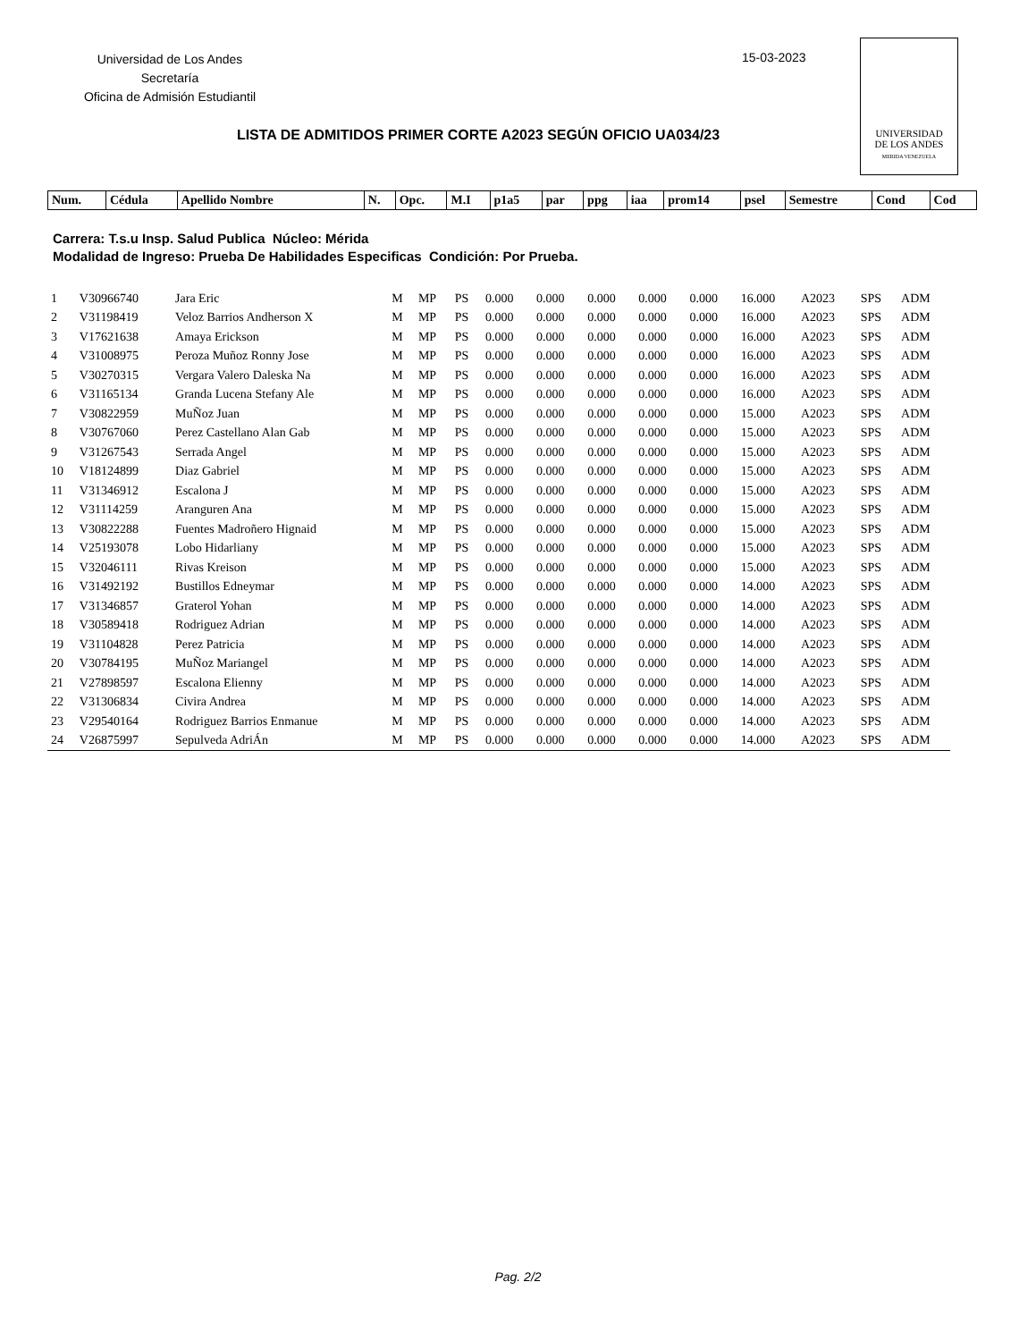Universidad de Los Andes
Secretaría
Oficina de Admisión Estudiantil
15-03-2023
UNIVERSIDAD
DE LOS ANDES
MERIDA VENEZUELA
LISTA DE ADMITIDOS PRIMER CORTE A2023 SEGÚN OFICIO UA034/23
| Num. | Cédula | Apellido Nombre | N. | Opc. | M.I | p1a5 | par | ppg | iaa | prom14 | psel | Semestre | Cond | Cod |
Carrera: T.s.u Insp. Salud Publica Núcleo: Mérida
Modalidad de Ingreso: Prueba De Habilidades Especificas Condición: Por Prueba.
| 1 | V30966740 | Jara Eric | M | MP | PS | 0.000 | 0.000 | 0.000 | 0.000 | 0.000 | 16.000 | A2023 | SPS | ADM |
| 2 | V31198419 | Veloz Barrios Andherson X | M | MP | PS | 0.000 | 0.000 | 0.000 | 0.000 | 0.000 | 16.000 | A2023 | SPS | ADM |
| 3 | V17621638 | Amaya Erickson | M | MP | PS | 0.000 | 0.000 | 0.000 | 0.000 | 0.000 | 16.000 | A2023 | SPS | ADM |
| 4 | V31008975 | Peroza Muñoz Ronny Jose | M | MP | PS | 0.000 | 0.000 | 0.000 | 0.000 | 0.000 | 16.000 | A2023 | SPS | ADM |
| 5 | V30270315 | Vergara Valero Daleska Na | M | MP | PS | 0.000 | 0.000 | 0.000 | 0.000 | 0.000 | 16.000 | A2023 | SPS | ADM |
| 6 | V31165134 | Granda Lucena Stefany Ale | M | MP | PS | 0.000 | 0.000 | 0.000 | 0.000 | 0.000 | 16.000 | A2023 | SPS | ADM |
| 7 | V30822959 | MuÑoz Juan | M | MP | PS | 0.000 | 0.000 | 0.000 | 0.000 | 0.000 | 15.000 | A2023 | SPS | ADM |
| 8 | V30767060 | Perez Castellano Alan Gab | M | MP | PS | 0.000 | 0.000 | 0.000 | 0.000 | 0.000 | 15.000 | A2023 | SPS | ADM |
| 9 | V31267543 | Serrada Angel | M | MP | PS | 0.000 | 0.000 | 0.000 | 0.000 | 0.000 | 15.000 | A2023 | SPS | ADM |
| 10 | V18124899 | Diaz Gabriel | M | MP | PS | 0.000 | 0.000 | 0.000 | 0.000 | 0.000 | 15.000 | A2023 | SPS | ADM |
| 11 | V31346912 | Escalona J | M | MP | PS | 0.000 | 0.000 | 0.000 | 0.000 | 0.000 | 15.000 | A2023 | SPS | ADM |
| 12 | V31114259 | Aranguren Ana | M | MP | PS | 0.000 | 0.000 | 0.000 | 0.000 | 0.000 | 15.000 | A2023 | SPS | ADM |
| 13 | V30822288 | Fuentes Madroñero Hignaid | M | MP | PS | 0.000 | 0.000 | 0.000 | 0.000 | 0.000 | 15.000 | A2023 | SPS | ADM |
| 14 | V25193078 | Lobo Hidarliany | M | MP | PS | 0.000 | 0.000 | 0.000 | 0.000 | 0.000 | 15.000 | A2023 | SPS | ADM |
| 15 | V32046111 | Rivas Kreison | M | MP | PS | 0.000 | 0.000 | 0.000 | 0.000 | 0.000 | 15.000 | A2023 | SPS | ADM |
| 16 | V31492192 | Bustillos Edneymar | M | MP | PS | 0.000 | 0.000 | 0.000 | 0.000 | 0.000 | 14.000 | A2023 | SPS | ADM |
| 17 | V31346857 | Graterol Yohan | M | MP | PS | 0.000 | 0.000 | 0.000 | 0.000 | 0.000 | 14.000 | A2023 | SPS | ADM |
| 18 | V30589418 | Rodriguez Adrian | M | MP | PS | 0.000 | 0.000 | 0.000 | 0.000 | 0.000 | 14.000 | A2023 | SPS | ADM |
| 19 | V31104828 | Perez Patricia | M | MP | PS | 0.000 | 0.000 | 0.000 | 0.000 | 0.000 | 14.000 | A2023 | SPS | ADM |
| 20 | V30784195 | MuÑoz Mariangel | M | MP | PS | 0.000 | 0.000 | 0.000 | 0.000 | 0.000 | 14.000 | A2023 | SPS | ADM |
| 21 | V27898597 | Escalona Elienny | M | MP | PS | 0.000 | 0.000 | 0.000 | 0.000 | 0.000 | 14.000 | A2023 | SPS | ADM |
| 22 | V31306834 | Civira Andrea | M | MP | PS | 0.000 | 0.000 | 0.000 | 0.000 | 0.000 | 14.000 | A2023 | SPS | ADM |
| 23 | V29540164 | Rodriguez Barrios Enmanue | M | MP | PS | 0.000 | 0.000 | 0.000 | 0.000 | 0.000 | 14.000 | A2023 | SPS | ADM |
| 24 | V26875997 | Sepulveda AdriÁn | M | MP | PS | 0.000 | 0.000 | 0.000 | 0.000 | 0.000 | 14.000 | A2023 | SPS | ADM |
Pag. 2/2